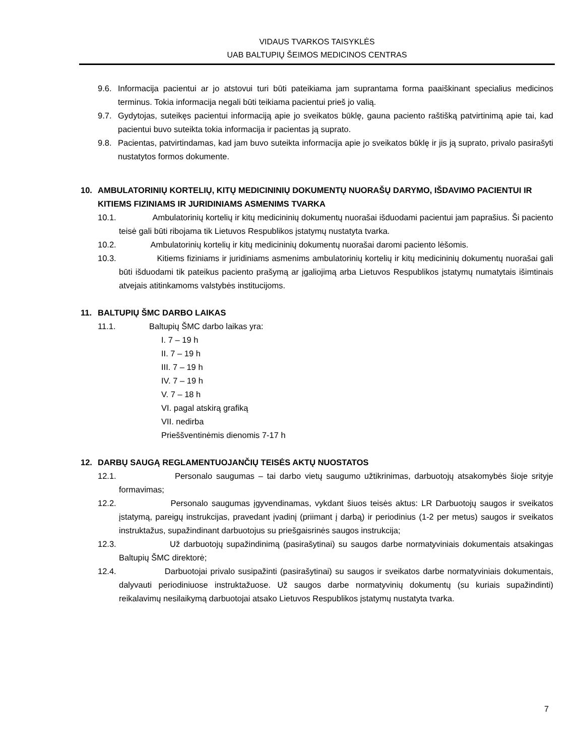VIDAUS TVARKOS TAISYKLĖS
UAB BALTUPIŲ ŠEIMOS MEDICINOS CENTRAS
9.6. Informacija pacientui ar jo atstovui turi būti pateikiama jam suprantama forma paaiškinant specialius medicinos terminus. Tokia informacija negali būti teikiama pacientui prieš jo valią.
9.7. Gydytojas, suteikęs pacientui informaciją apie jo sveikatos būklę, gauna paciento raštišką patvirtinimą apie tai, kad pacientui buvo suteikta tokia informacija ir pacientas ją suprato.
9.8. Pacientas, patvirtindamas, kad jam buvo suteikta informacija apie jo sveikatos būklę ir jis ją suprato, privalo pasirašyti nustatytos formos dokumente.
10. AMBULATORINIŲ KORTELIŲ, KITŲ MEDICININIŲ DOKUMENTŲ NUORAŠŲ DARYMO, IŠDAVIMO PACIENTUI IR KITIEMS FIZINIAMS IR JURIDINIAMS ASMENIMS TVARKA
10.1. Ambulatorinių kortelių ir kitų medicininių dokumentų nuorašai išduodami pacientui jam paprašius. Ši paciento teisė gali būti ribojama tik Lietuvos Respublikos įstatymų nustatyta tvarka.
10.2. Ambulatorinių kortelių ir kitų medicininių dokumentų nuorašai daromi paciento lėšomis.
10.3. Kitiems fiziniams ir juridiniams asmenims ambulatorinių kortelių ir kitų medicininių dokumentų nuorašai gali būti išduodami tik pateikus paciento prašymą ar įgaliojimą arba Lietuvos Respublikos įstatymų numatytais išimtinais atvejais atitinkamoms valstybės institucijoms.
11. BALTUPIŲ ŠMC DARBO LAIKAS
11.1. Baltupių ŠMC darbo laikas yra:
I. 7 – 19 h
II. 7 – 19 h
III. 7 – 19 h
IV. 7 – 19 h
V. 7 – 18 h
VI. pagal atskirą grafiką
VII. nedirba
Prieššventinėmis dienomis 7-17 h
12. DARBŲ SAUGĄ REGLAMENTUOJANČIŲ TEISĖS AKTŲ NUOSTATOS
12.1. Personalo saugumas – tai darbo vietų saugumo užtikrinimas, darbuotojų atsakomybės šioje srityje formavimas;
12.2. Personalo saugumas įgyvendinamas, vykdant šiuos teisės aktus: LR Darbuotojų saugos ir sveikatos įstatymą, pareigų instrukcijas, pravedant įvadinį (priimant į darbą) ir periodinius (1-2 per metus) saugos ir sveikatos instruktažus, supažindinant darbuotojus su priešgaisrinės saugos instrukcija;
12.3. Už darbuotojų supažindinimą (pasirašytinai) su saugos darbe normatyviniais dokumentais atsakingas Baltupių ŠMC direktorė;
12.4. Darbuotojai privalo susipažinti (pasirašytinai) su saugos ir sveikatos darbe normatyviniais dokumentais, dalyvauti periodiniuose instruktažuose. Už saugos darbe normatyvinių dokumentų (su kuriais supažindinti) reikalavimų nesilaikymą darbuotojai atsako Lietuvos Respublikos įstatymų nustatyta tvarka.
7